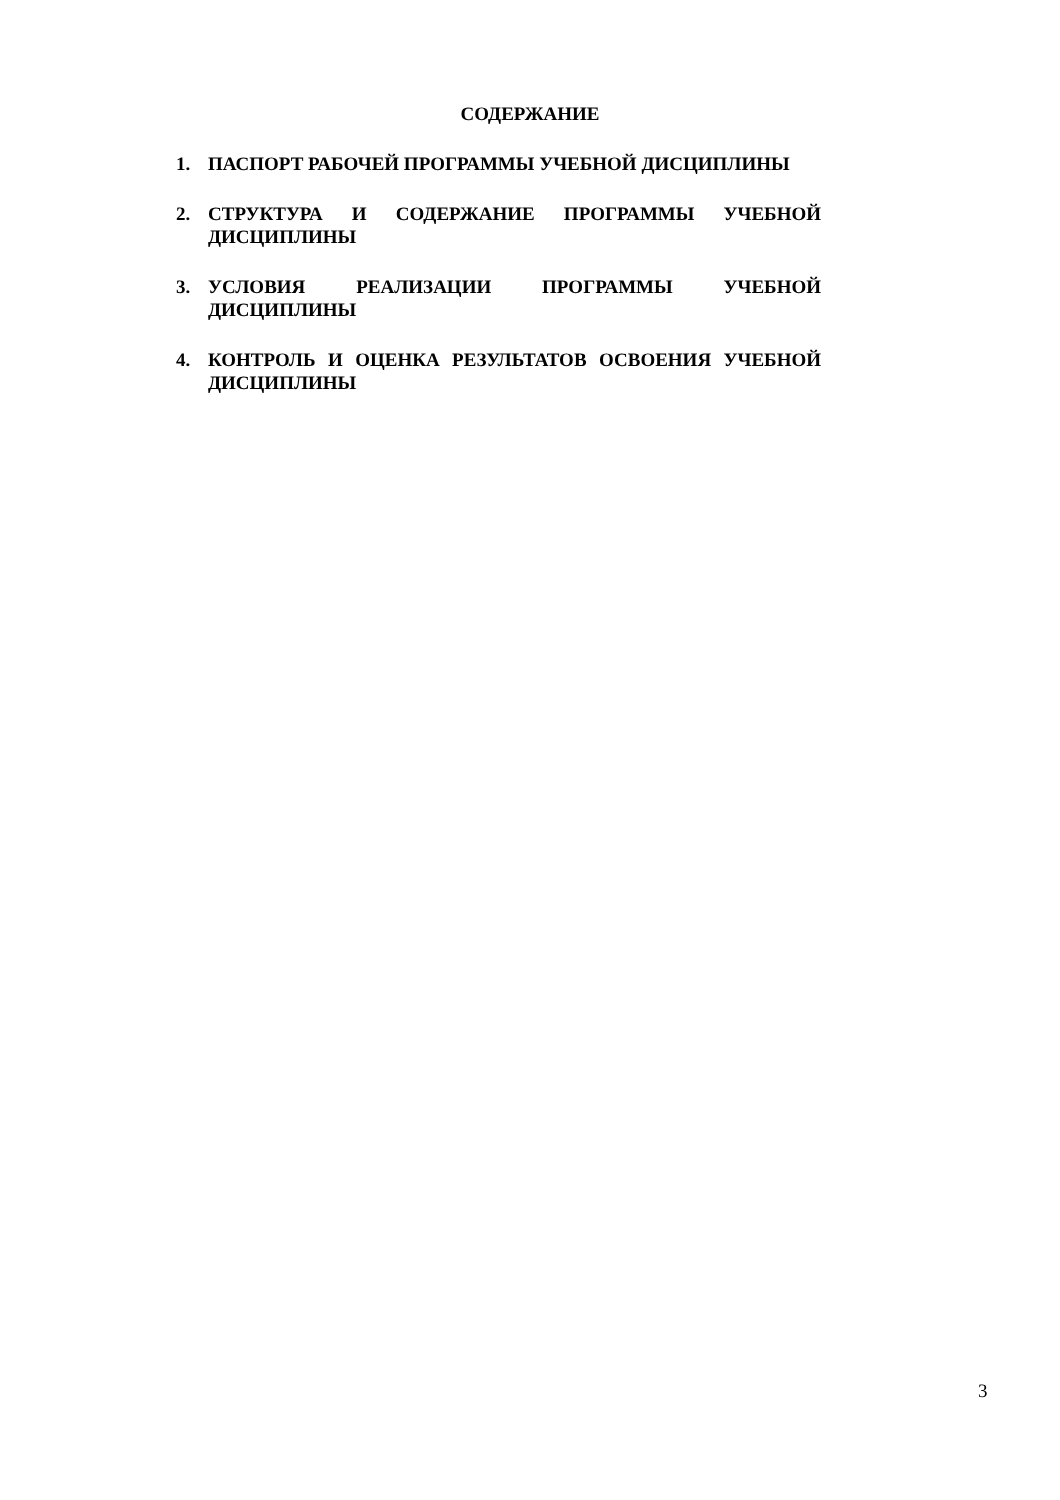СОДЕРЖАНИЕ
1. ПАСПОРТ РАБОЧЕЙ ПРОГРАММЫ УЧЕБНОЙ ДИСЦИПЛИНЫ
2. СТРУКТУРА И СОДЕРЖАНИЕ ПРОГРАММЫ УЧЕБНОЙ ДИСЦИПЛИНЫ
3. УСЛОВИЯ РЕАЛИЗАЦИИ ПРОГРАММЫ УЧЕБНОЙ ДИСЦИПЛИНЫ
4. КОНТРОЛЬ И ОЦЕНКА РЕЗУЛЬТАТОВ ОСВОЕНИЯ УЧЕБНОЙ ДИСЦИПЛИНЫ
3